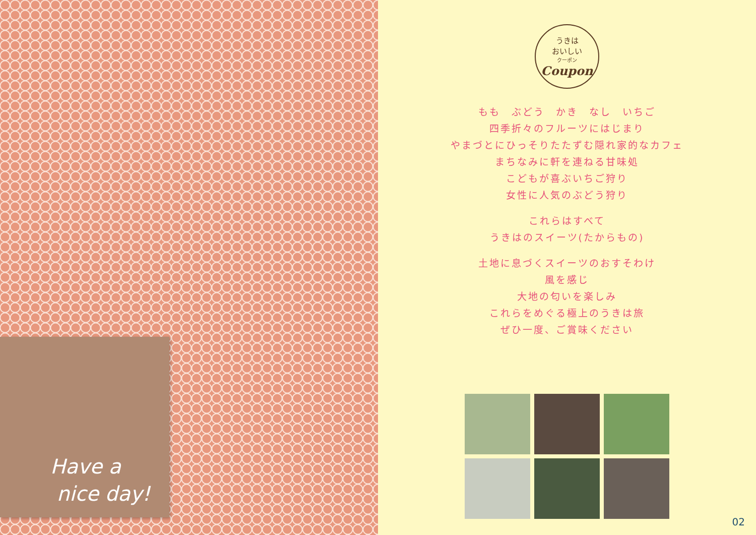Have a
nice day!
うきは
おいしい
クーポン
Coupon
もも　ぶどう　かき　なし　いちご
四季折々のフルーツにはじまり
やまづとにひっそりたたずむ隠れ家的なカフェ
まちなみに軒を連ねる甘味処
こどもが喜ぶいちご狩り
女性に人気のぶどう狩り
これらはすべて
うきはのスイーツ(たからもの)
土地に息づくスイーツのおすそわけ
風を感じ
大地の匂いを楽しみ
これらをめぐる極上のうきは旅
ぜひ一度、ご賞味ください
02